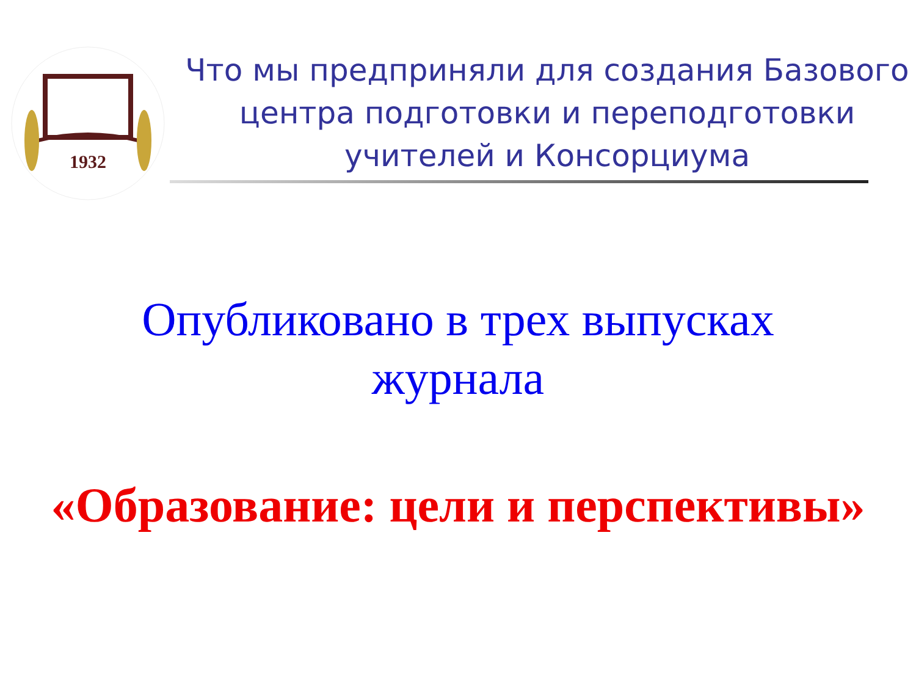1932
Что мы предприняли для создания Базового центра подготовки и переподготовки учителей и Консорциума
Опубликовано в трех выпусках
журнала
«Образование: цели и перспективы»